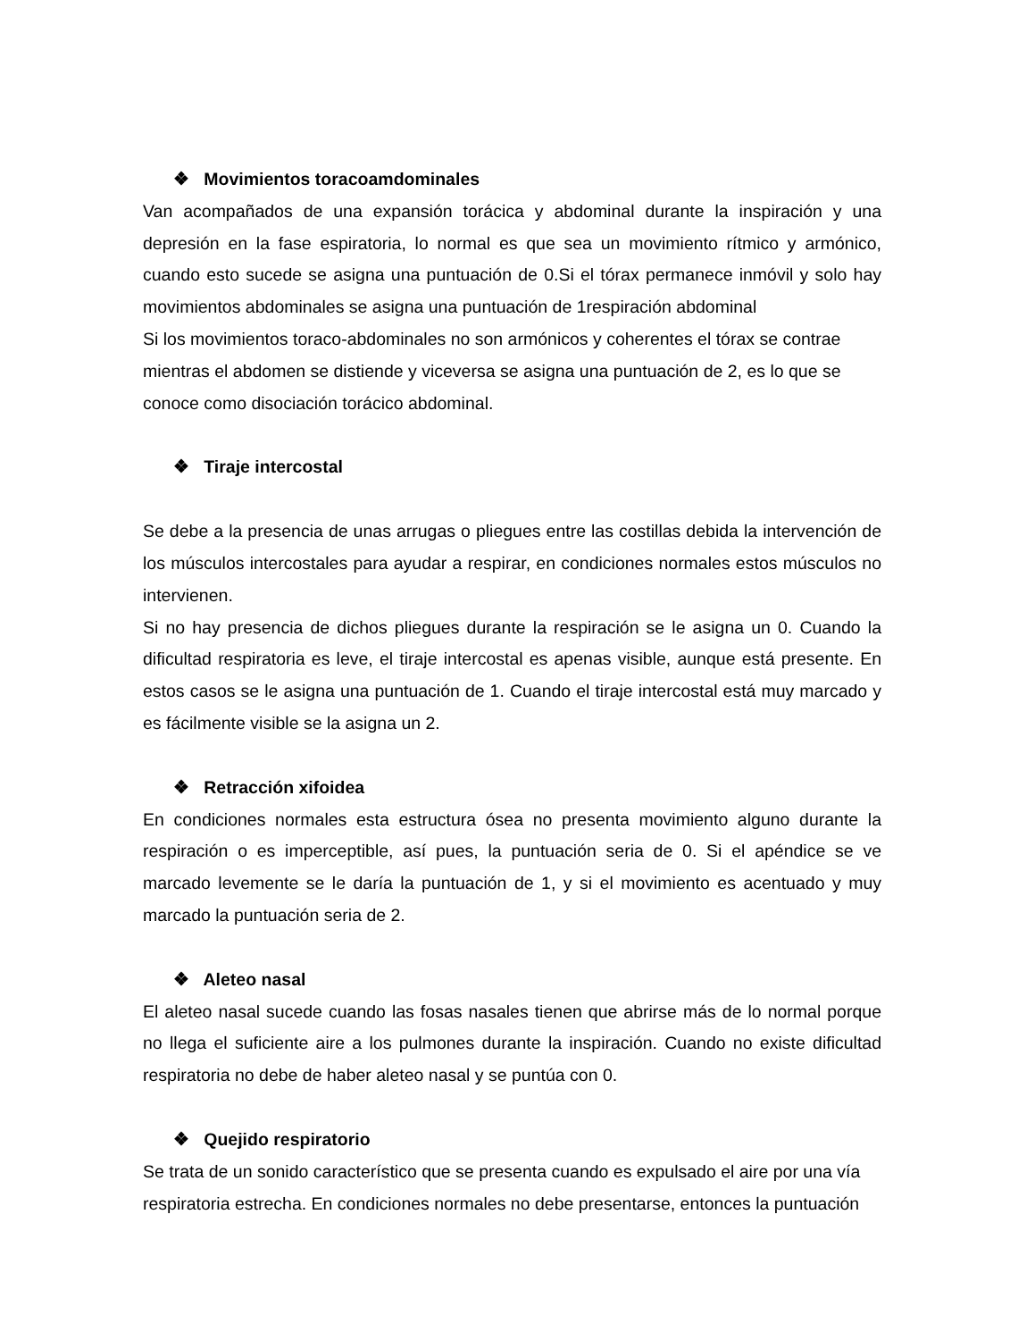❖ Movimientos toracoamdominales
Van acompañados de una expansión torácica y abdominal durante la inspiración y una depresión en la fase espiratoria, lo normal es que sea un movimiento rítmico y armónico, cuando esto sucede se asigna una puntuación de 0.Si el tórax permanece inmóvil y solo hay movimientos abdominales se asigna una puntuación de 1respiración abdominal
Si los movimientos toraco-abdominales no son armónicos y coherentes el tórax se contrae mientras el abdomen se distiende y viceversa se asigna una puntuación de 2, es lo que se conoce como disociación torácico abdominal.
❖ Tiraje intercostal
Se debe a la presencia de unas arrugas o pliegues entre las costillas debida la intervención de los músculos intercostales para ayudar a respirar, en condiciones normales estos músculos no intervienen.
Si no hay presencia de dichos pliegues durante la respiración se le asigna un 0. Cuando la dificultad respiratoria es leve, el tiraje intercostal es apenas visible, aunque está presente. En estos casos se le asigna una puntuación de 1. Cuando el tiraje intercostal está muy marcado y es fácilmente visible se la asigna un 2.
❖ Retracción xifoidea
En condiciones normales esta estructura ósea no presenta movimiento alguno durante la respiración o es imperceptible, así pues, la puntuación seria de 0. Si el apéndice se ve marcado levemente se le daría la puntuación de 1, y si el movimiento es acentuado y muy marcado la puntuación seria de 2.
❖ Aleteo nasal
El aleteo nasal sucede cuando las fosas nasales tienen que abrirse más de lo normal porque no llega el suficiente aire a los pulmones durante la inspiración. Cuando no existe dificultad respiratoria no debe de haber aleteo nasal y se puntúa con 0.
❖ Quejido respiratorio
Se trata de un sonido característico que se presenta cuando es expulsado el aire por una vía respiratoria estrecha. En condiciones normales no debe presentarse, entonces la puntuación